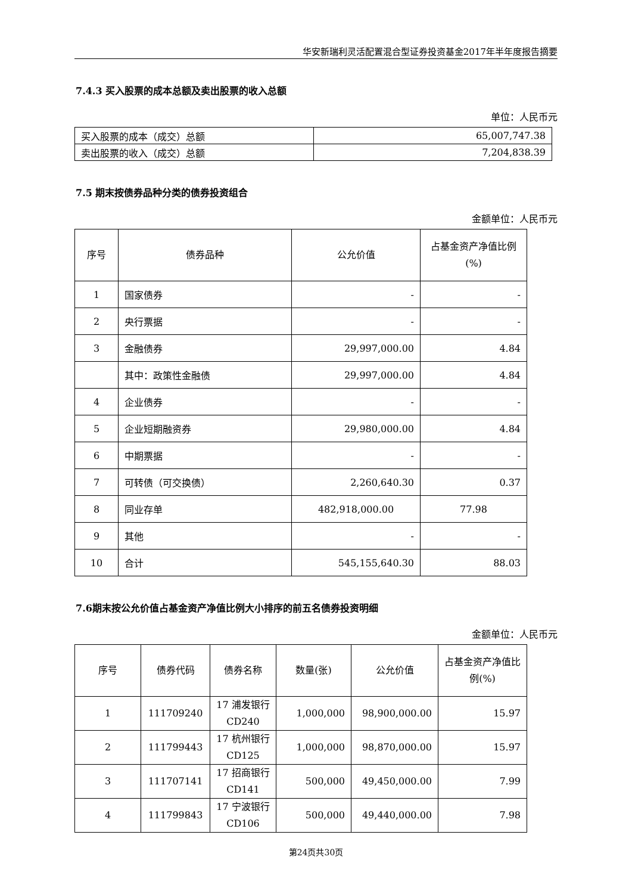华安新瑞利灵活配置混合型证券投资基金2017年半年度报告摘要
7.4.3 买入股票的成本总额及卖出股票的收入总额
单位：人民币元
| 买入股票的成本（成交）总额 | 65,007,747.38 |
| 卖出股票的收入（成交）总额 | 7,204,838.39 |
7.5 期末按债券品种分类的债券投资组合
金额单位：人民币元
| 序号 | 债券品种 | 公允价值 | 占基金资产净值比例(%) |
| --- | --- | --- | --- |
| 1 | 国家债券 | - | - |
| 2 | 央行票据 | - | - |
| 3 | 金融债券 | 29,997,000.00 | 4.84 |
| | 其中：政策性金融债 | 29,997,000.00 | 4.84 |
| 4 | 企业债券 | - | - |
| 5 | 企业短期融资券 | 29,980,000.00 | 4.84 |
| 6 | 中期票据 | - | - |
| 7 | 可转债（可交换债） | 2,260,640.30 | 0.37 |
| 8 | 同业存单 | 482,918,000.00 | 77.98 |
| 9 | 其他 | - | - |
| 10 | 合计 | 545,155,640.30 | 88.03 |
7.6期末按公允价值占基金资产净值比例大小排序的前五名债券投资明细
金额单位：人民币元
| 序号 | 债券代码 | 债券名称 | 数量(张) | 公允价值 | 占基金资产净值比例(%) |
| --- | --- | --- | --- | --- | --- |
| 1 | 111709240 | 17 浦发银行 CD240 | 1,000,000 | 98,900,000.00 | 15.97 |
| 2 | 111799443 | 17 杭州银行 CD125 | 1,000,000 | 98,870,000.00 | 15.97 |
| 3 | 111707141 | 17 招商银行 CD141 | 500,000 | 49,450,000.00 | 7.99 |
| 4 | 111799843 | 17 宁波银行 CD106 | 500,000 | 49,440,000.00 | 7.98 |
第24页共30页